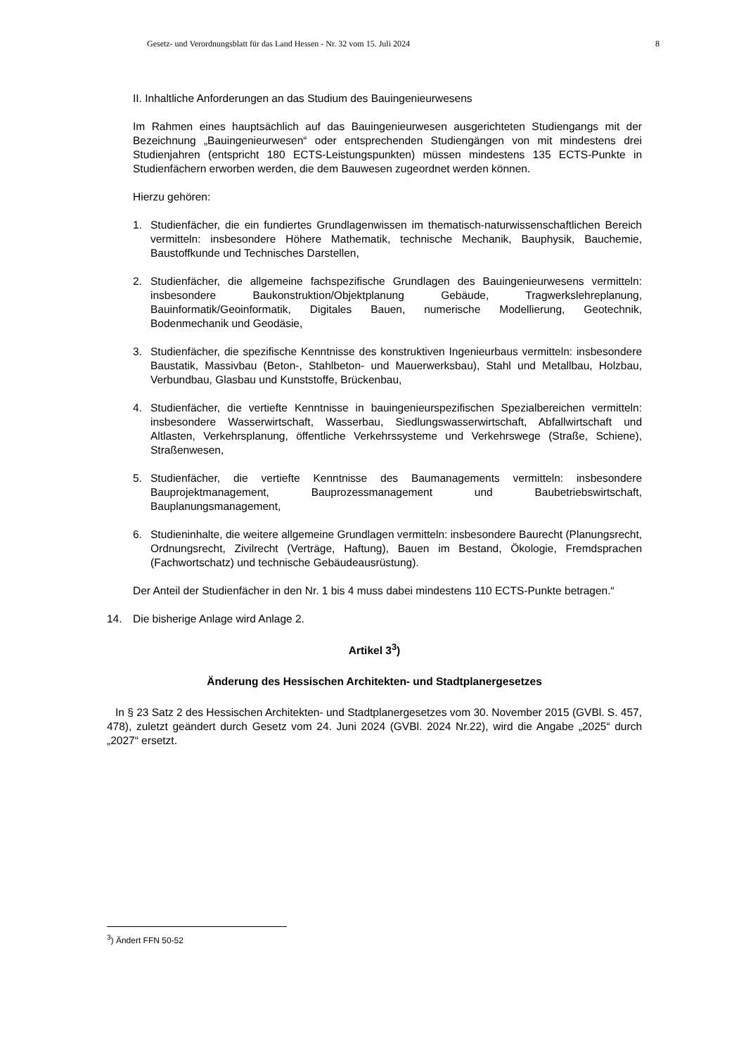Gesetz- und Verordnungsblatt für das Land Hessen - Nr. 32 vom 15. Juli 2024 8
II. Inhaltliche Anforderungen an das Studium des Bauingenieurwesens
Im Rahmen eines hauptsächlich auf das Bauingenieurwesen ausgerichteten Studiengangs mit der Bezeichnung „Bauingenieurwesen“ oder entsprechenden Studiengängen von mit mindestens drei Studienjahren (entspricht 180 ECTS-Leistungspunkten) müssen mindestens 135 ECTS-Punkte in Studienfächern erworben werden, die dem Bauwesen zugeordnet werden können.
Hierzu gehören:
1. Studienfächer, die ein fundiertes Grundlagenwissen im thematisch-naturwissenschaftlichen Bereich vermitteln: insbesondere Höhere Mathematik, technische Mechanik, Bauphysik, Bauchemie, Baustoffkunde und Technisches Darstellen,
2. Studienfächer, die allgemeine fachspezifische Grundlagen des Bauingenieurwesens vermitteln: insbesondere Baukonstruktion/Objektplanung Gebäude, Tragwerkslehreplanung, Bauinformatik/Geoinformatik, Digitales Bauen, numerische Modellierung, Geotechnik, Bodenmechanik und Geodäsie,
3. Studienfächer, die spezifische Kenntnisse des konstruktiven Ingenieurbaus vermitteln: insbesondere Baustatik, Massivbau (Beton-, Stahlbeton- und Mauerwerksbau), Stahl und Metallbau, Holzbau, Verbundbau, Glasbau und Kunststoffe, Brückenbau,
4. Studienfächer, die vertiefte Kenntnisse in bauingenieurspezifischen Spezialbereichen vermitteln: insbesondere Wasserwirtschaft, Wasserbau, Siedlungswasserwirtschaft, Abfallwirtschaft und Altlasten, Verkehrsplanung, öffentliche Verkehrssysteme und Verkehrswege (Straße, Schiene), Straßenwesen,
5. Studienfächer, die vertiefte Kenntnisse des Baumanagements vermitteln: insbesondere Bauprojektmanagement, Bauprozessmanagement und Baubetriebswirtschaft, Bauplanungsmanagement,
6. Studieninhalte, die weitere allgemeine Grundlagen vermitteln: insbesondere Baurecht (Planungsrecht, Ordnungsrecht, Zivilrecht (Verträge, Haftung), Bauen im Bestand, Ökologie, Fremdsprachen (Fachwortschatz) und technische Gebäudeausrüstung).
Der Anteil der Studienfächer in den Nr. 1 bis 4 muss dabei mindestens 110 ECTS-Punkte betragen.“
14. Die bisherige Anlage wird Anlage 2.
Artikel 3<sup>3</sup>)
Änderung des Hessischen Architekten- und Stadtplanergesetzes
In § 23 Satz 2 des Hessischen Architekten- und Stadtplanergesetzes vom 30. November 2015 (GVBl. S. 457, 478), zuletzt geändert durch Gesetz vom 24. Juni 2024 (GVBl. 2024 Nr.22), wird die Angabe „2025“ durch „2027“ ersetzt.
<sup>3</sup>) Ändert FFN 50-52